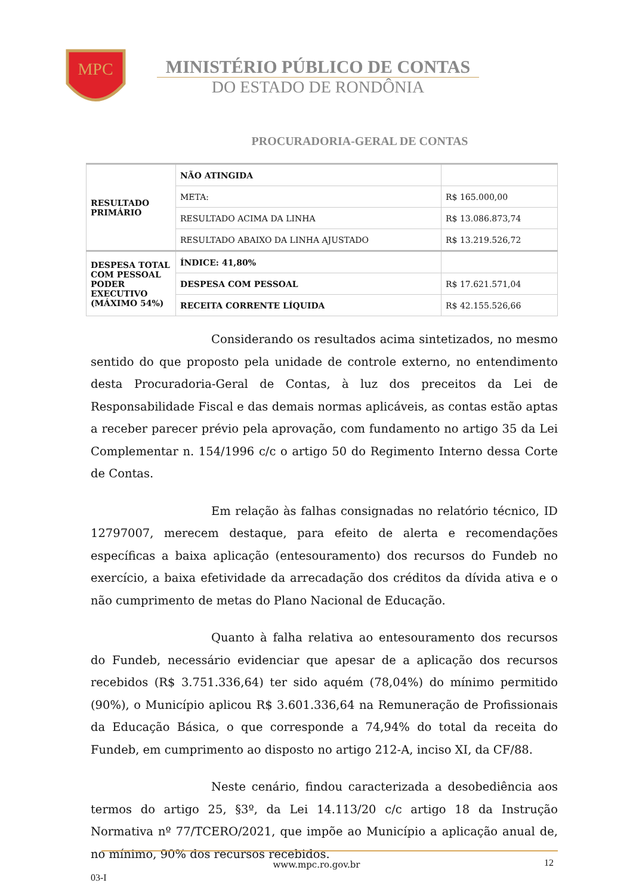MPC
MINISTÉRIO PÚBLICO DE CONTAS
DO ESTADO DE RONDÔNIA
PROCURADORIA-GERAL DE CONTAS
| RESULTADO PRIMÁRIO | NÃO ATINGIDA | |
| | META: | R$ 165.000,00 |
| | RESULTADO ACIMA DA LINHA | R$ 13.086.873,74 |
| | RESULTADO ABAIXO DA LINHA AJUSTADO | R$ 13.219.526,72 |
| DESPESA TOTAL COM PESSOAL PODER EXECUTIVO (MÁXIMO 54%) | ÍNDICE: 41,80% | |
| | DESPESA COM PESSOAL | R$ 17.621.571,04 |
| | RECEITA CORRENTE LÍQUIDA | R$ 42.155.526,66 |
Considerando os resultados acima sintetizados, no mesmo sentido do que proposto pela unidade de controle externo, no entendimento desta Procuradoria-Geral de Contas, à luz dos preceitos da Lei de Responsabilidade Fiscal e das demais normas aplicáveis, as contas estão aptas a receber parecer prévio pela aprovação, com fundamento no artigo 35 da Lei Complementar n. 154/1996 c/c o artigo 50 do Regimento Interno dessa Corte de Contas.
Em relação às falhas consignadas no relatório técnico, ID 12797007, merecem destaque, para efeito de alerta e recomendações específicas a baixa aplicação (entesouramento) dos recursos do Fundeb no exercício, a baixa efetividade da arrecadação dos créditos da dívida ativa e o não cumprimento de metas do Plano Nacional de Educação.
Quanto à falha relativa ao entesouramento dos recursos do Fundeb, necessário evidenciar que apesar de a aplicação dos recursos recebidos (R$ 3.751.336,64) ter sido aquém (78,04%) do mínimo permitido (90%), o Município aplicou R$ 3.601.336,64 na Remuneração de Profissionais da Educação Básica, o que corresponde a 74,94% do total da receita do Fundeb, em cumprimento ao disposto no artigo 212-A, inciso XI, da CF/88.
Neste cenário, findou caracterizada a desobediência aos termos do artigo 25, §3º, da Lei 14.113/20 c/c artigo 18 da Instrução Normativa nº 77/TCERO/2021, que impõe ao Município a aplicação anual de, no mínimo, 90% dos recursos recebidos.
www.mpc.ro.gov.br 12
03-I